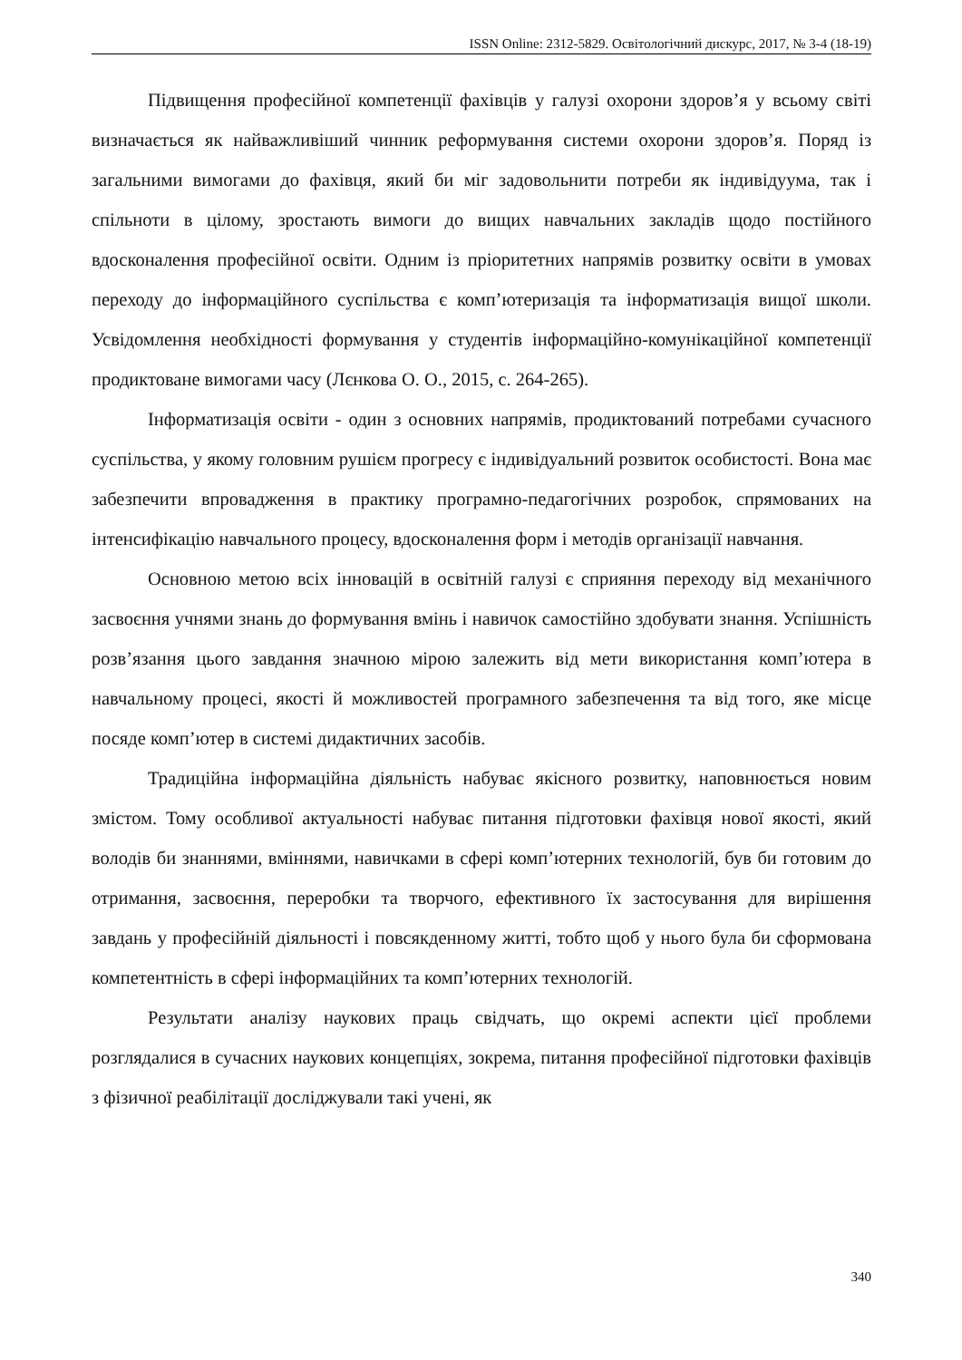ISSN Online: 2312-5829. Освітологічний дискурс, 2017, № 3-4 (18-19)
Підвищення професійної компетенції фахівців у галузі охорони здоров’я у всьому світі визначається як найважливіший чинник реформування системи охорони здоров’я. Поряд із загальними вимогами до фахівця, який би міг задовольнити потреби як індивідуума, так і спільноти в цілому, зростають вимоги до вищих навчальних закладів щодо постійного вдосконалення професійної освіти. Одним із пріоритетних напрямів розвитку освіти в умовах переходу до інформаційного суспільства є комп’ютеризація та інформатизація вищої школи. Усвідомлення необхідності формування у студентів інформаційно-комунікаційної компетенції продиктоване вимогами часу (Лєнкова О. О., 2015, с. 264-265).
Інформатизація освіти - один з основних напрямів, продиктований потребами сучасного суспільства, у якому головним рушієм прогресу є індивідуальний розвиток особистості. Вона має забезпечити впровадження в практику програмно-педагогічних розробок, спрямованих на інтенсифікацію навчального процесу, вдосконалення форм і методів організації навчання.
Основною метою всіх інновацій в освітній галузі є сприяння переходу від механічного засвоєння учнями знань до формування вмінь і навичок самостійно здобувати знання. Успішність розв’язання цього завдання значною мірою залежить від мети використання комп’ютера в навчальному процесі, якості й можливостей програмного забезпечення та від того, яке місце посяде комп’ютер в системі дидактичних засобів.
Традиційна інформаційна діяльність набуває якісного розвитку, наповнюється новим змістом. Тому особливої актуальності набуває питання підготовки фахівця нової якості, який володів би знаннями, вміннями, навичками в сфері комп’ютерних технологій, був би готовим до отримання, засвоєння, переробки та творчого, ефективного їх застосування для вирішення завдань у професійній діяльності і повсякденному житті, тобто щоб у нього була би сформована компетентність в сфері інформаційних та комп’ютерних технологій.
Результати аналізу наукових праць свідчать, що окремі аспекти цієї проблеми розглядалися в сучасних наукових концепціях, зокрема, питання професійної підготовки фахівців з фізичної реабілітації досліджували такі учені, як
340